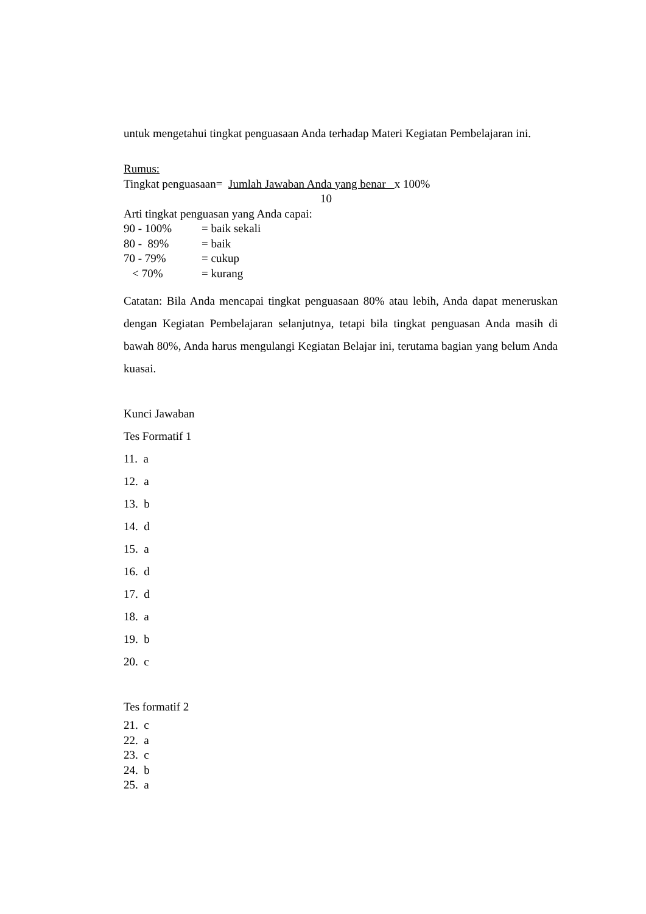untuk mengetahui tingkat penguasaan Anda terhadap Materi Kegiatan Pembelajaran ini.
Rumus:
Tingkat penguasaan= Jumlah Jawaban Anda yang benar x 100%
10
Arti tingkat penguasan yang Anda capai:
90 - 100% = baik sekali
80 - 89% = baik
70 - 79% = cukup
< 70% = kurang
Catatan: Bila Anda mencapai tingkat penguasaan 80% atau lebih, Anda dapat meneruskan dengan Kegiatan Pembelajaran selanjutnya, tetapi bila tingkat penguasan Anda masih di bawah 80%, Anda harus mengulangi Kegiatan Belajar ini, terutama bagian yang belum Anda kuasai.
Kunci Jawaban
Tes Formatif 1
11. a
12. a
13. b
14. d
15. a
16. d
17. d
18. a
19. b
20. c
Tes formatif 2
21. c
22. a
23. c
24. b
25. a